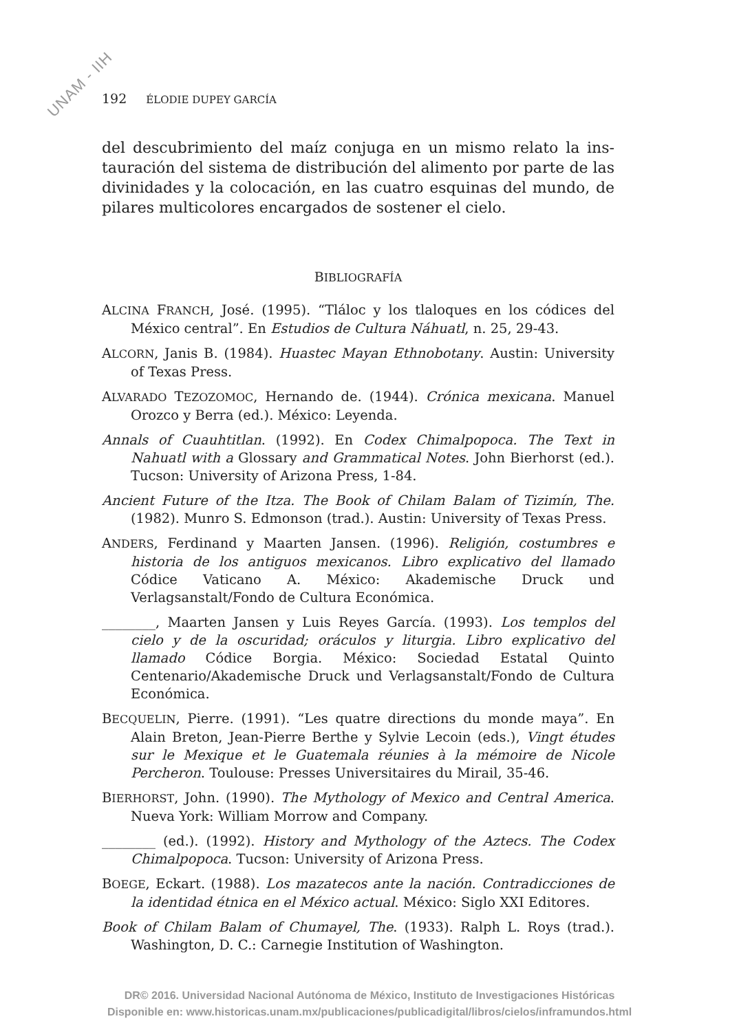UNAM - IIH
192 ÉLODIE DUPEY GARCÍA
del descubrimiento del maíz conjuga en un mismo relato la ins­tauración del sistema de distribución del alimento por parte de las divinidades y la colocación, en las cuatro esquinas del mundo, de pilares multicolores encargados de sostener el cielo.
BIBLIOGRAFÍA
ALCINA FRANCH, José. (1995). “Tláloc y los tlaloques en los códices del México central”. En Estudios de Cultura Náhuatl, n. 25, 29-43.
ALCORN, Janis B. (1984). Huastec Mayan Ethnobotany. Austin: University of Texas Press.
ALVARADO TEZOZOMOC, Hernando de. (1944). Crónica mexicana. Manuel Orozco y Berra (ed.). México: Leyenda.
Annals of Cuauhtitlan. (1992). En Codex Chimalpopoca. The Text in Nahuatl with a Glossary and Grammatical Notes. John Bierhorst (ed.). Tucson: University of Arizona Press, 1-84.
Ancient Future of the Itza. The Book of Chilam Balam of Tizimín, The. (1982). Munro S. Edmonson (trad.). Austin: University of Texas Press.
ANDERS, Ferdinand y Maarten Jansen. (1996). Religión, costumbres e historia de los antiguos mexicanos. Libro explicativo del llamado Códice Vaticano A. México: Akademische Druck und Verlagsanstalt/Fondo de Cultura Económica.
________, Maarten Jansen y Luis Reyes García. (1993). Los templos del cielo y de la oscuridad; oráculos y liturgia. Libro explicativo del llamado Códice Borgia. México: Sociedad Estatal Quinto Centenario/Akademische Druck und Verlagsanstalt/Fondo de Cultura Económica.
BECQUELIN, Pierre. (1991). “Les quatre directions du monde maya”. En Alain Breton, Jean-Pierre Berthe y Sylvie Lecoin (eds.), Vingt études sur le Mexique et le Guatemala réunies à la mémoire de Nicole Percheron. Toulouse: Presses Universitaires du Mirail, 35-46.
BIERHORST, John. (1990). The Mythology of Mexico and Central America. Nueva York: William Morrow and Company.
________ (ed.). (1992). History and Mythology of the Aztecs. The Codex Chimalpopoca. Tucson: University of Arizona Press.
BOEGE, Eckart. (1988). Los mazatecos ante la nación. Contradicciones de la identidad étnica en el México actual. México: Siglo XXI Editores.
Book of Chilam Balam of Chumayel, The. (1933). Ralph L. Roys (trad.). Washington, D. C.: Carnegie Institution of Washington.
DR© 2016. Universidad Nacional Autónoma de México, Instituto de Investigaciones Históricas
Disponible en: www.historicas.unam.mx/publicaciones/publicadigital/libros/cielos/inframundos.html